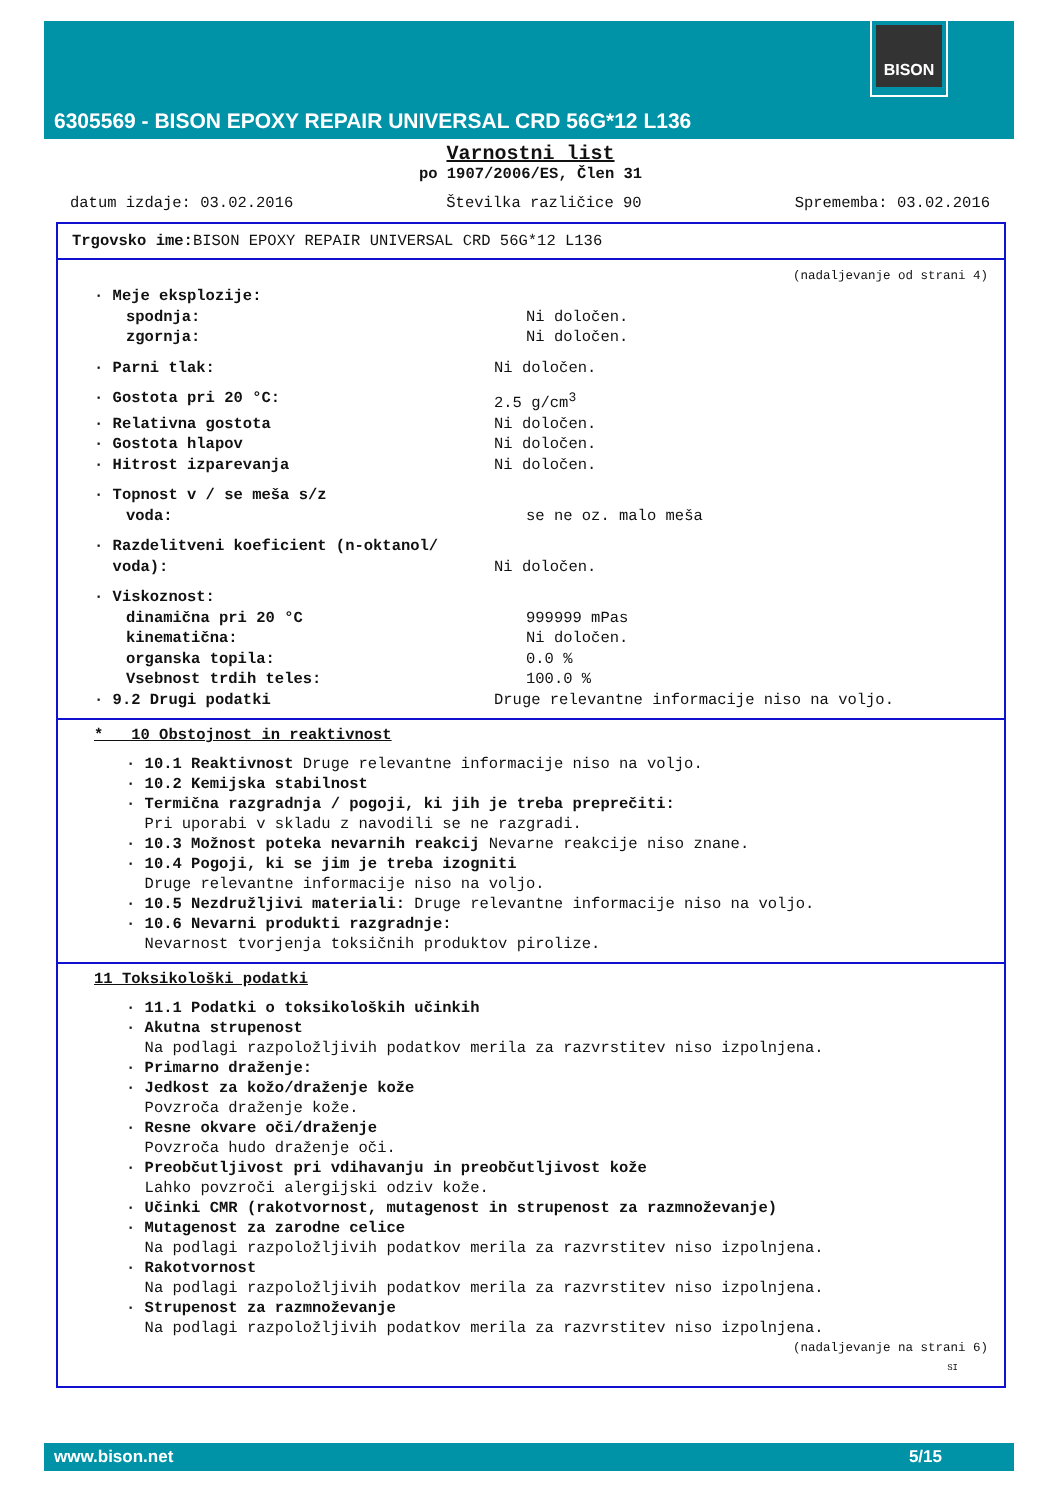BISON
6305569 - BISON EPOXY REPAIR UNIVERSAL CRD 56G*12 L136
Varnostni list
po 1907/2006/ES, Člen 31
datum izdaje: 03.02.2016 Številka različice 90 Sprememba: 03.02.2016
Trgovsko ime: BISON EPOXY REPAIR UNIVERSAL CRD 56G*12 L136
(nadaljevanje od strani 4)
· Meje eksplozije:
spodnja: Ni določen.
zgornja: Ni določen.
· Parni tlak: Ni določen.
· Gostota pri 20 °C: 2.5 g/cm<sup>3</sup>
· Relativna gostota Ni določen.
· Gostota hlapov Ni določen.
· Hitrost izparevanja Ni določen.
· Topnost v / se meša s/z
voda: se ne oz. malo meša
· Razdelitveni koeficient (n-oktanol/
voda): Ni določen.
· Viskoznost:
dinamična pri 20 °C 999999 mPas
kinematična: Ni določen.
organska topila: 0.0 %
Vsebnost trdih teles: 100.0 %
· 9.2 Drugi podatki Druge relevantne informacije niso na voljo.
* 10 Obstojnost in reaktivnost
· 10.1 Reaktivnost Druge relevantne informacije niso na voljo.
· 10.2 Kemijska stabilnost
· Termična razgradnja / pogoji, ki jih je treba preprečiti:
Pri uporabi v skladu z navodili se ne razgradi.
· 10.3 Možnost poteka nevarnih reakcij Nevarne reakcije niso znane.
· 10.4 Pogoji, ki se jim je treba izogniti
Druge relevantne informacije niso na voljo.
· 10.5 Nezdružljivi materiali: Druge relevantne informacije niso na voljo.
· 10.6 Nevarni produkti razgradnje:
Nevarnost tvorjenja toksičnih produktov pirolize.
11 Toksikološki podatki
· 11.1 Podatki o toksikoloških učinkih
· Akutna strupenost
Na podlagi razpoložljivih podatkov merila za razvrstitev niso izpolnjena.
· Primarno draženje:
· Jedkost za kožo/draženje kože
Povzroča draženje kože.
· Resne okvare oči/draženje
Povzroča hudo draženje oči.
· Preobčutljivost pri vdihavanju in preobčutljivost kože
Lahko povzroči alergijski odziv kože.
· Učinki CMR (rakotvornost, mutagenost in strupenost za razmnoževanje)
· Mutagenost za zarodne celice
Na podlagi razpoložljivih podatkov merila za razvrstitev niso izpolnjena.
· Rakotvornost
Na podlagi razpoložljivih podatkov merila za razvrstitev niso izpolnjena.
· Strupenost za razmnoževanje
Na podlagi razpoložljivih podatkov merila za razvrstitev niso izpolnjena.
(nadaljevanje na strani 6)
SI
www.bison.net 5/15